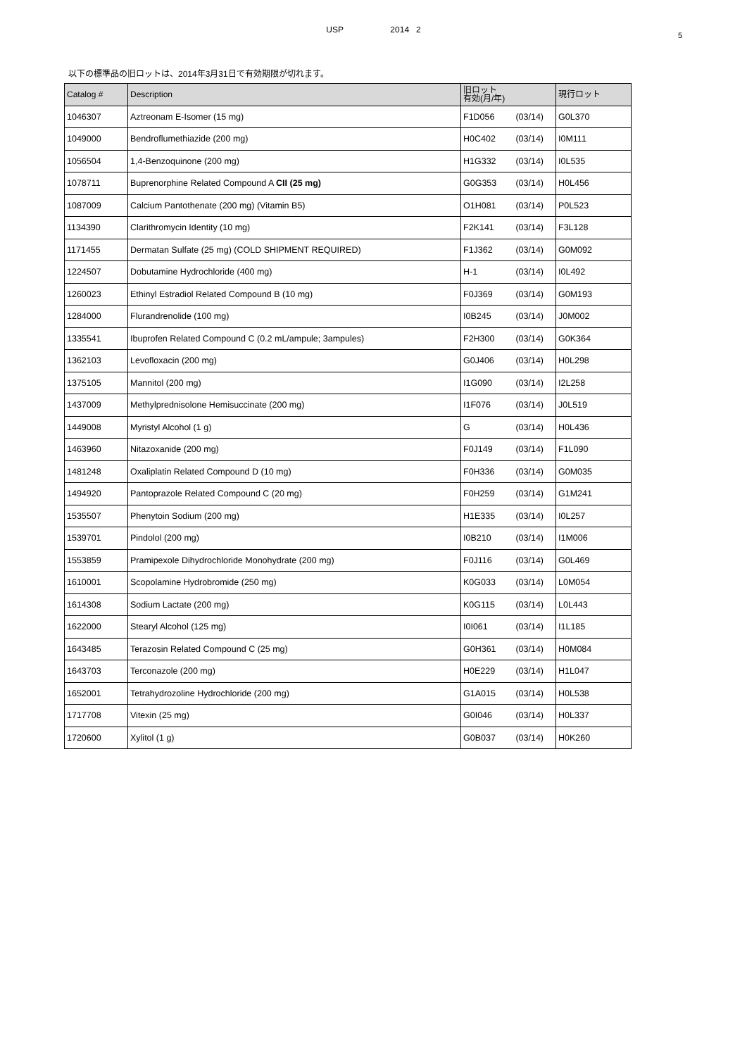USP 2014 2
5
以下の標準品の旧ロットは、2014年3月31日で有効期限が切れます。
| Catalog # | Description | 旧ロット 有効(月/年) | 現行ロット |
| --- | --- | --- | --- |
| 1046307 | Aztreonam E-Isomer (15 mg) | F1D056 (03/14) | G0L370 |
| 1049000 | Bendroflumethiazide (200 mg) | H0C402 (03/14) | I0M111 |
| 1056504 | 1,4-Benzoquinone (200 mg) | H1G332 (03/14) | I0L535 |
| 1078711 | Buprenorphine Related Compound A CII (25 mg) | G0G353 (03/14) | H0L456 |
| 1087009 | Calcium Pantothenate (200 mg) (Vitamin B5) | O1H081 (03/14) | P0L523 |
| 1134390 | Clarithromycin Identity (10 mg) | F2K141 (03/14) | F3L128 |
| 1171455 | Dermatan Sulfate (25 mg) (COLD SHIPMENT REQUIRED) | F1J362 (03/14) | G0M092 |
| 1224507 | Dobutamine Hydrochloride (400 mg) | H-1 (03/14) | I0L492 |
| 1260023 | Ethinyl Estradiol Related Compound B (10 mg) | F0J369 (03/14) | G0M193 |
| 1284000 | Flurandrenolide (100 mg) | I0B245 (03/14) | J0M002 |
| 1335541 | Ibuprofen Related Compound C (0.2 mL/ampule; 3ampules) | F2H300 (03/14) | G0K364 |
| 1362103 | Levofloxacin (200 mg) | G0J406 (03/14) | H0L298 |
| 1375105 | Mannitol (200 mg) | I1G090 (03/14) | I2L258 |
| 1437009 | Methylprednisolone Hemisuccinate (200 mg) | I1F076 (03/14) | J0L519 |
| 1449008 | Myristyl Alcohol (1 g) | G (03/14) | H0L436 |
| 1463960 | Nitazoxanide (200 mg) | F0J149 (03/14) | F1L090 |
| 1481248 | Oxaliplatin Related Compound D (10 mg) | F0H336 (03/14) | G0M035 |
| 1494920 | Pantoprazole Related Compound C (20 mg) | F0H259 (03/14) | G1M241 |
| 1535507 | Phenytoin Sodium (200 mg) | H1E335 (03/14) | I0L257 |
| 1539701 | Pindolol (200 mg) | I0B210 (03/14) | I1M006 |
| 1553859 | Pramipexole Dihydrochloride Monohydrate (200 mg) | F0J116 (03/14) | G0L469 |
| 1610001 | Scopolamine Hydrobromide (250 mg) | K0G033 (03/14) | L0M054 |
| 1614308 | Sodium Lactate (200 mg) | K0G115 (03/14) | L0L443 |
| 1622000 | Stearyl Alcohol (125 mg) | I0I061 (03/14) | I1L185 |
| 1643485 | Terazosin Related Compound C (25 mg) | G0H361 (03/14) | H0M084 |
| 1643703 | Terconazole (200 mg) | H0E229 (03/14) | H1L047 |
| 1652001 | Tetrahydrozoline Hydrochloride (200 mg) | G1A015 (03/14) | H0L538 |
| 1717708 | Vitexin (25 mg) | G0I046 (03/14) | H0L337 |
| 1720600 | Xylitol (1 g) | G0B037 (03/14) | H0K260 |